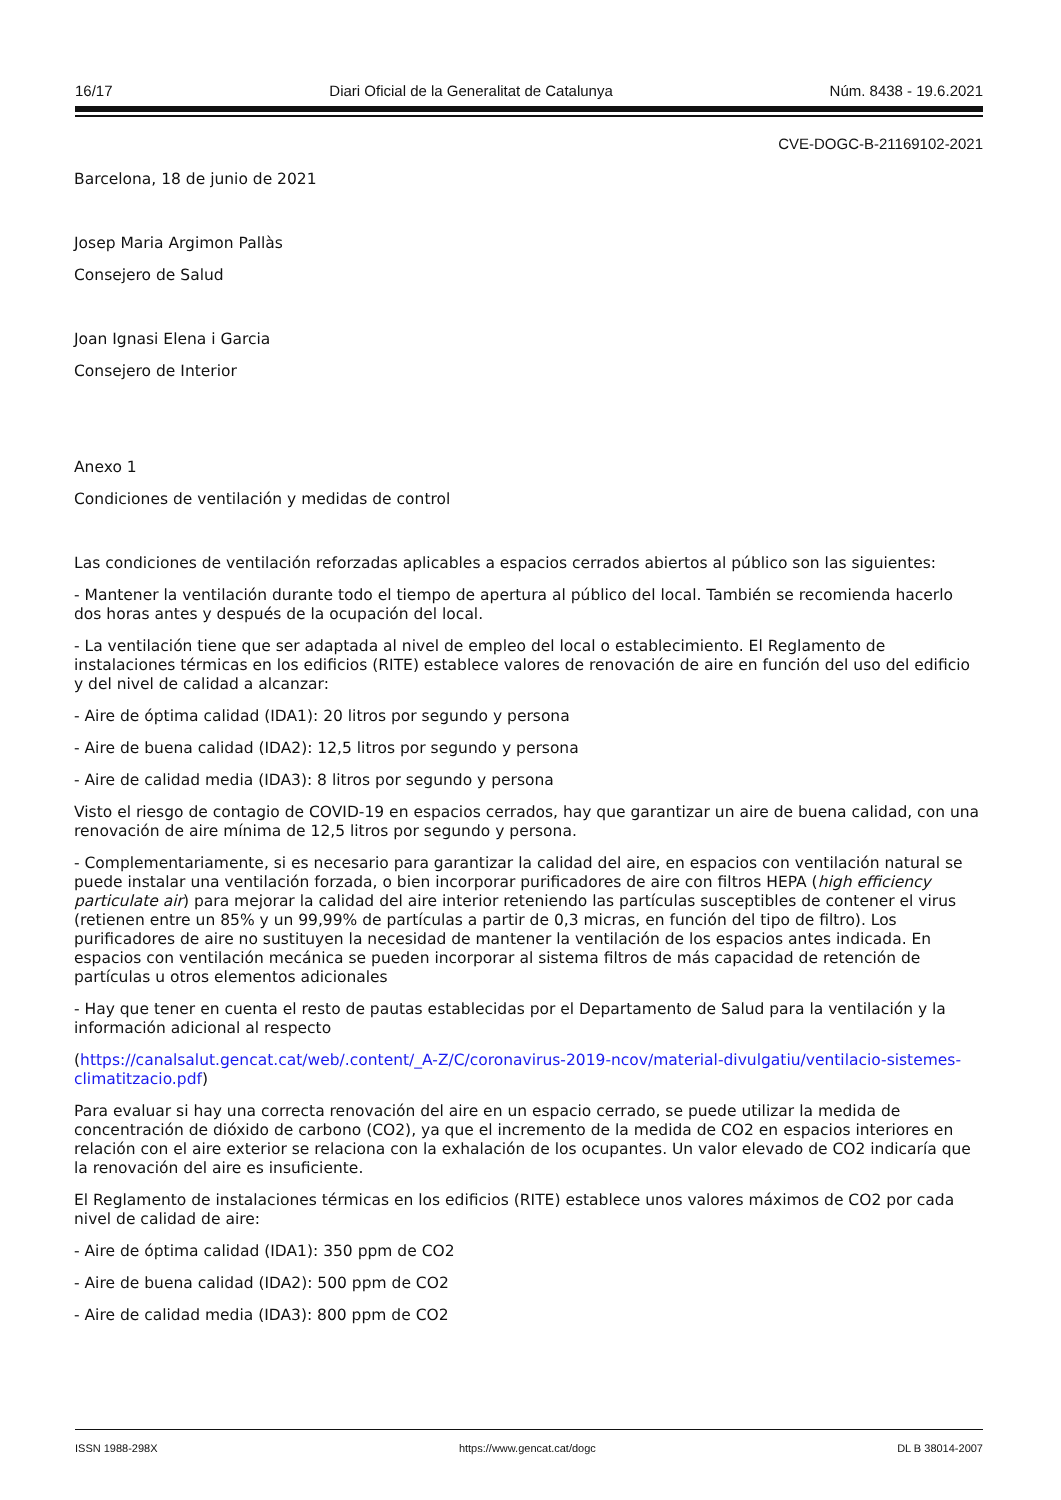16/17 Diari Oficial de la Generalitat de Catalunya Núm. 8438 - 19.6.2021
CVE-DOGC-B-21169102-2021
Barcelona, 18 de junio de 2021
Josep Maria Argimon Pallàs
Consejero de Salud
Joan Ignasi Elena i Garcia
Consejero de Interior
Anexo 1
Condiciones de ventilación y medidas de control
Las condiciones de ventilación reforzadas aplicables a espacios cerrados abiertos al público son las siguientes:
- Mantener la ventilación durante todo el tiempo de apertura al público del local. También se recomienda hacerlo dos horas antes y después de la ocupación del local.
- La ventilación tiene que ser adaptada al nivel de empleo del local o establecimiento. El Reglamento de instalaciones térmicas en los edificios (RITE) establece valores de renovación de aire en función del uso del edificio y del nivel de calidad a alcanzar:
- Aire de óptima calidad (IDA1): 20 litros por segundo y persona
- Aire de buena calidad (IDA2): 12,5 litros por segundo y persona
- Aire de calidad media (IDA3): 8 litros por segundo y persona
Visto el riesgo de contagio de COVID-19 en espacios cerrados, hay que garantizar un aire de buena calidad, con una renovación de aire mínima de 12,5 litros por segundo y persona.
- Complementariamente, si es necesario para garantizar la calidad del aire, en espacios con ventilación natural se puede instalar una ventilación forzada, o bien incorporar purificadores de aire con filtros HEPA (high efficiency particulate air) para mejorar la calidad del aire interior reteniendo las partículas susceptibles de contener el virus (retienen entre un 85% y un 99,99% de partículas a partir de 0,3 micras, en función del tipo de filtro). Los purificadores de aire no sustituyen la necesidad de mantener la ventilación de los espacios antes indicada. En espacios con ventilación mecánica se pueden incorporar al sistema filtros de más capacidad de retención de partículas u otros elementos adicionales
- Hay que tener en cuenta el resto de pautas establecidas por el Departamento de Salud para la ventilación y la información adicional al respecto
(https://canalsalut.gencat.cat/web/.content/_A-Z/C/coronavirus-2019-ncov/material-divulgatiu/ventilacio-sistemes-climatitzacio.pdf)
Para evaluar si hay una correcta renovación del aire en un espacio cerrado, se puede utilizar la medida de concentración de dióxido de carbono (CO2), ya que el incremento de la medida de CO2 en espacios interiores en relación con el aire exterior se relaciona con la exhalación de los ocupantes. Un valor elevado de CO2 indicaría que la renovación del aire es insuficiente.
El Reglamento de instalaciones térmicas en los edificios (RITE) establece unos valores máximos de CO2 por cada nivel de calidad de aire:
- Aire de óptima calidad (IDA1): 350 ppm de CO2
- Aire de buena calidad (IDA2): 500 ppm de CO2
- Aire de calidad media (IDA3): 800 ppm de CO2
ISSN 1988-298X https://www.gencat.cat/dogc DL B 38014-2007